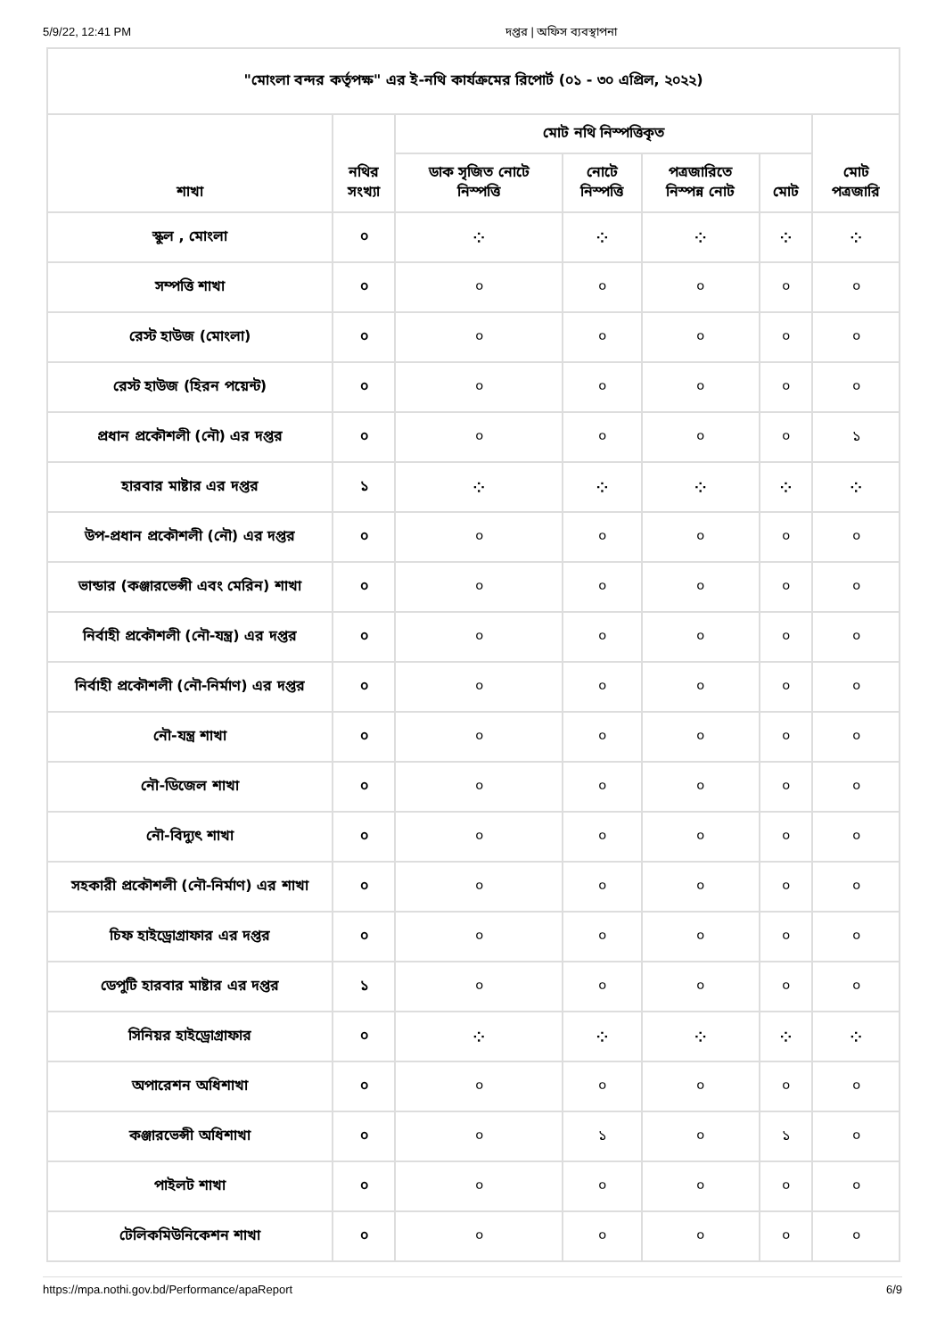5/9/22, 12:41 PM দপ্তর | অফিস ব্যবস্থাপনা
| "মোংলা বন্দর কর্তৃপক্ষ" এর ই-নথি কার্যক্রমের রিপোর্ট (০১ - ৩০ এপ্রিল, ২০২২) | | | | | | |
| --- | --- | --- | --- | --- | --- | --- |
| শাখা | নথির সংখ্যা | মোট নথি নিস্পত্তিকৃত | | | | মোট পত্রজারি |
| | | ডাক সৃজিত নোটে নিস্পত্তি | নোটে নিস্পত্তি | পত্রজারিতে নিস্পন্ন নোট | মোট | |
| স্কুল , মোংলা | ০ | ⁘ | ⁘ | ⁘ | ⁘ | ⁘ |
| সম্পত্তি শাখা | ০ | ০ | ০ | ০ | ০ | ০ |
| রেস্ট হাউজ (মোংলা) | ০ | ০ | ০ | ০ | ০ | ০ |
| রেস্ট হাউজ (হিরন পয়েন্ট) | ০ | ০ | ০ | ০ | ০ | ০ |
| প্রধান প্রকৌশলী (নৌ) এর দপ্তর | ০ | ০ | ০ | ০ | ০ | ১ |
| হারবার মাষ্টার এর দপ্তর | ১ | ⁘ | ⁘ | ⁘ | ⁘ | ⁘ |
| উপ-প্রধান প্রকৌশলী (নৌ) এর দপ্তর | ০ | ০ | ০ | ০ | ০ | ০ |
| ভান্ডার (কঞ্জারভেন্সী এবং মেরিন) শাখা | ০ | ০ | ০ | ০ | ০ | ০ |
| নির্বাহী প্রকৌশলী (নৌ-যন্ত্র) এর দপ্তর | ০ | ০ | ০ | ০ | ০ | ০ |
| নির্বাহী প্রকৌশলী (নৌ-নির্মাণ) এর দপ্তর | ০ | ০ | ০ | ০ | ০ | ০ |
| নৌ-যন্ত্র শাখা | ০ | ০ | ০ | ০ | ০ | ০ |
| নৌ-ডিজেল শাখা | ০ | ০ | ০ | ০ | ০ | ০ |
| নৌ-বিদ্যুৎ শাখা | ০ | ০ | ০ | ০ | ০ | ০ |
| সহকারী প্রকৌশলী (নৌ-নির্মাণ) এর শাখা | ০ | ০ | ০ | ০ | ০ | ০ |
| চিফ হাইড্রোগ্রাফার এর দপ্তর | ০ | ০ | ০ | ০ | ০ | ০ |
| ডেপুটি হারবার মাষ্টার এর দপ্তর | ১ | ০ | ০ | ০ | ০ | ০ |
| সিনিয়র হাইড্রোগ্রাফার | ০ | ⁘ | ⁘ | ⁘ | ⁘ | ⁘ |
| অপারেশন অধিশাখা | ০ | ০ | ০ | ০ | ০ | ০ |
| কঞ্জারভেন্সী অধিশাখা | ০ | ০ | ১ | ০ | ১ | ০ |
| পাইলট শাখা | ০ | ০ | ০ | ০ | ০ | ০ |
| টেলিকমিউনিকেশন শাখা | ০ | ০ | ০ | ০ | ০ | ০ |
https://mpa.nothi.gov.bd/Performance/apaReport 6/9